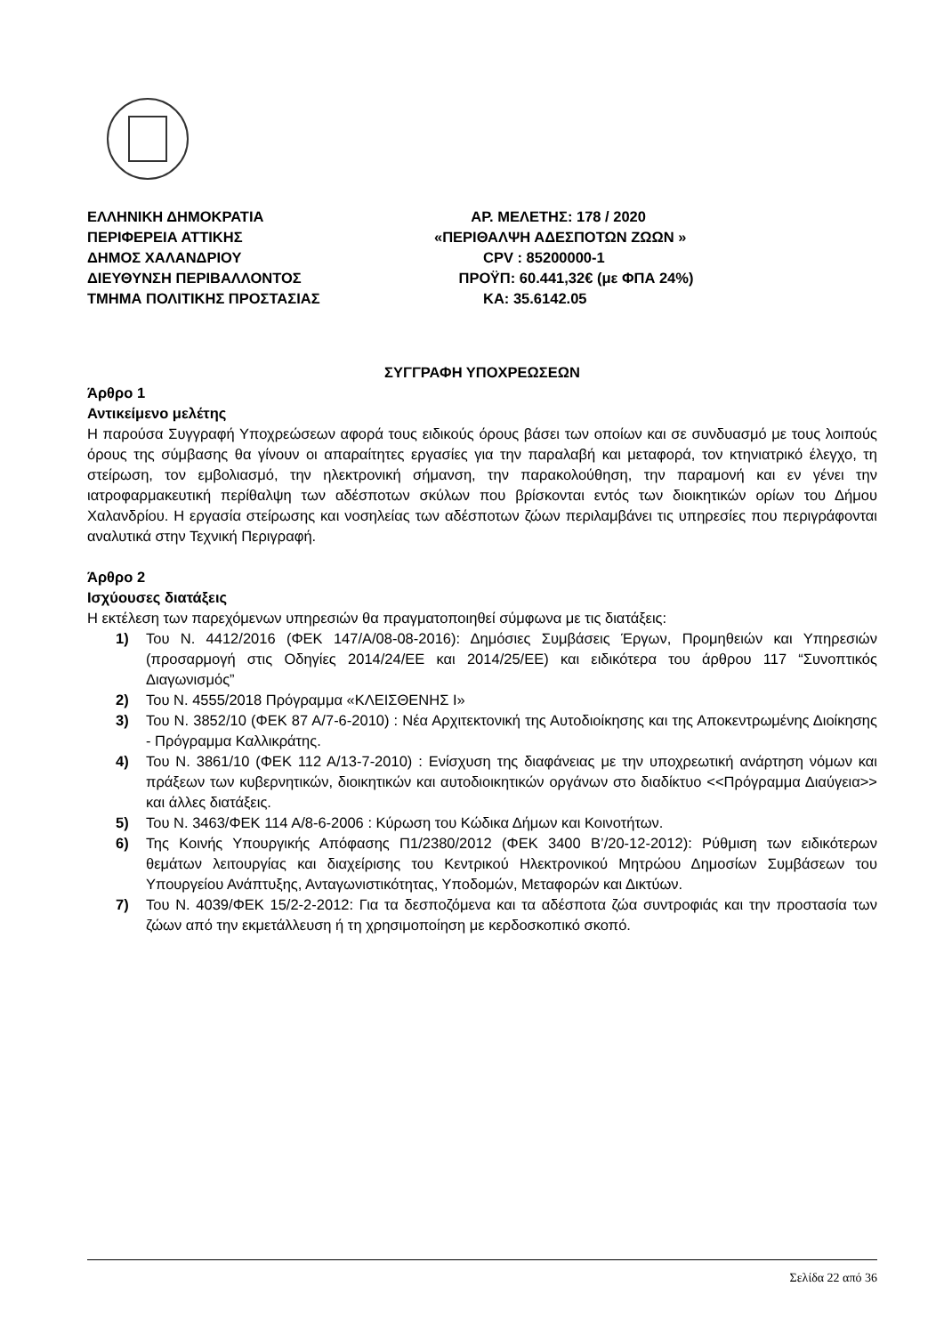ΕΛΛΗΝΙΚΗ ΔΗΜΟΚΡΑΤΙΑ
ΠΕΡΙΦΕΡΕΙΑ ΑΤΤΙΚΗΣ
ΔΗΜΟΣ ΧΑΛΑΝΔΡΙΟΥ
ΔΙΕΥΘΥΝΣΗ ΠΕΡΙΒΑΛΛΟΝΤΟΣ
ΤΜΗΜΑ ΠΟΛΙΤΙΚΗΣ ΠΡΟΣΤΑΣΙΑΣ
ΑΡ. ΜΕΛΕΤΗΣ: 178 / 2020
«ΠΕΡΙΘΑΛΨΗ ΑΔΕΣΠΟΤΩΝ ΖΩΩΝ »
CPV : 85200000-1
ΠΡΟΫΠ: 60.441,32€ (με ΦΠΑ 24%)
ΚΑ: 35.6142.05
ΣΥΓΓΡΑΦΗ ΥΠΟΧΡΕΩΣΕΩΝ
Άρθρο 1
Αντικείμενο μελέτης
Η παρούσα Συγγραφή Υποχρεώσεων αφορά τους ειδικούς όρους βάσει των οποίων και σε συνδυασμό με τους λοιπούς όρους της σύμβασης θα γίνουν οι απαραίτητες εργασίες για την παραλαβή και μεταφορά, τον κτηνιατρικό έλεγχο, τη στείρωση, τον εμβολιασμό, την ηλεκτρονική σήμανση, την παρακολούθηση, την παραμονή και εν γένει την ιατροφαρμακευτική περίθαλψη των αδέσποτων σκύλων που βρίσκονται εντός των διοικητικών ορίων του Δήμου Χαλανδρίου. Η εργασία στείρωσης και νοσηλείας των αδέσποτων ζώων περιλαμβάνει τις υπηρεσίες που περιγράφονται αναλυτικά στην Τεχνική Περιγραφή.
Άρθρο 2
Ισχύουσες διατάξεις
Η εκτέλεση των παρεχόμενων υπηρεσιών θα πραγματοποιηθεί σύμφωνα με τις διατάξεις:
1) Του Ν. 4412/2016 (ΦΕΚ 147/Α/08-08-2016): Δημόσιες Συμβάσεις Έργων, Προμηθειών και Υπηρεσιών (προσαρμογή στις Οδηγίες 2014/24/ΕΕ και 2014/25/ΕΕ) και ειδικότερα του άρθρου 117 “Συνοπτικός Διαγωνισμός”
2) Του Ν. 4555/2018 Πρόγραμμα «ΚΛΕΙΣΘΕΝΗΣ Ι»
3) Του Ν. 3852/10 (ΦΕΚ 87 Α/7-6-2010) : Νέα Αρχιτεκτονική της Αυτοδιοίκησης και της Αποκεντρωμένης Διοίκησης - Πρόγραμμα Καλλικράτης.
4) Του Ν. 3861/10 (ΦΕΚ 112 Α/13-7-2010) : Ενίσχυση της διαφάνειας με την υποχρεωτική ανάρτηση νόμων και πράξεων των κυβερνητικών, διοικητικών και αυτοδιοικητικών οργάνων στο διαδίκτυο <<Πρόγραμμα Διαύγεια>> και άλλες διατάξεις.
5) Του Ν. 3463/ΦΕΚ 114 Α/8-6-2006 : Κύρωση του Κώδικα Δήμων και Κοινοτήτων.
6) Της Κοινής Υπουργικής Απόφασης Π1/2380/2012 (ΦΕΚ 3400 Β’/20-12-2012): Ρύθμιση των ειδικότερων θεμάτων λειτουργίας και διαχείρισης του Κεντρικού Ηλεκτρονικού Μητρώου Δημοσίων Συμβάσεων του Υπουργείου Ανάπτυξης, Ανταγωνιστικότητας, Υποδομών, Μεταφορών και Δικτύων.
7) Του Ν. 4039/ΦΕΚ 15/2-2-2012: Για τα δεσποζόμενα και τα αδέσποτα ζώα συντροφιάς και την προστασία των ζώων από την εκμετάλλευση ή τη χρησιμοποίηση με κερδοσκοπικό σκοπό.
Σελίδα 22 από 36